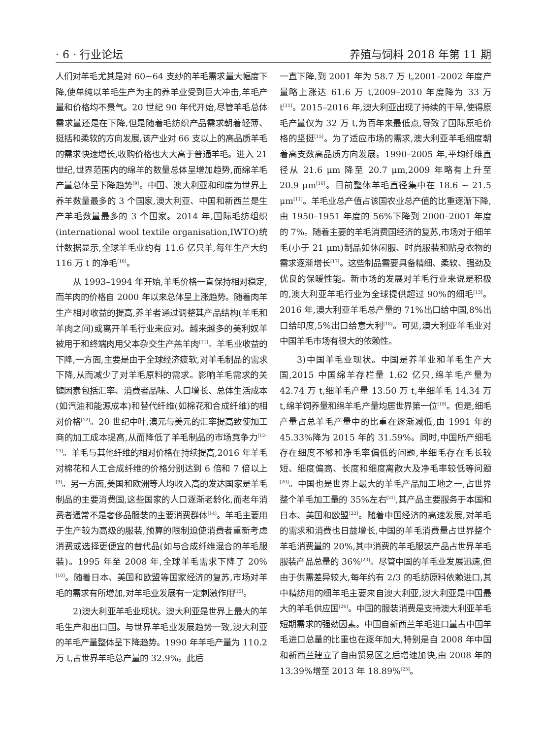· 6 · 行业论坛 养殖与饲料 2018 年第 11 期
人们对羊毛尤其是对 60~64 支纱的羊毛需求量大幅度下降,使单纯以羊毛生产为主的养羊业受到巨大冲击,羊毛产量和价格均不景气。20 世纪 90 年代开始,尽管羊毛总体需求量还是在下降,但是随着毛纺织产品需求朝着轻薄、挺括和柔软的方向发展,该产业对 66 支以上的高品质羊毛的需求快速增长,收购价格也大大高于普通羊毛。进入 21 世纪,世界范围内的绵羊的数量总体呈增加趋势,而绵羊毛产量总体呈下降趋势<sup>[9]</sup>。中国、澳大利亚和印度为世界上养羊数量最多的 3 个国家,澳大利亚、中国和新西兰是生产羊毛数量最多的 3 个国家。2014 年,国际毛纺组织(international wool textile organisation,IWTO)统计数据显示,全球羊毛业约有 11.6 亿只羊,每年生产大约 116 万 t 的净毛<sup>[10]</sup>。
从 1993–1994 年开始,羊毛价格一直保持相对稳定,而羊肉的价格自 2000 年以来总体呈上涨趋势。随着肉羊生产相对收益的提高,养羊者通过调整其产品结构(羊毛和羊肉之间)或离开羊毛行业来应对。越来越多的美利奴羊被用于和终端肉用父本杂交生产羔羊肉<sup>[11]</sup>。羊毛业收益的下降,一方面,主要是由于全球经济疲软,对羊毛制品的需求下降,从而减少了对羊毛原料的需求。影响羊毛需求的关键因素包括汇率、消费者品味、人口增长、总体生活成本(如汽油和能源成本)和替代纤维(如棉花和合成纤维)的相对价格<sup>[12]</sup>。20 世纪中叶,澳元与美元的汇率提高致使加工商的加工成本提高,从而降低了羊毛制品的市场竞争力<sup>[12–13]</sup>。羊毛与其他纤维的相对价格在持续提高,2016 年羊毛对棉花和人工合成纤维的价格分别达到 6 倍和 7 倍以上<sup>[9]</sup>。另一方面,美国和欧洲等人均收入高的发达国家是羊毛制品的主要消费国,这些国家的人口逐渐老龄化,而老年消费者通常不是奢侈品服装的主要消费群体<sup>[14]</sup>。羊毛主要用于生产较为高级的服装,预算的限制迫使消费者重新考虑消费或选择更便宜的替代品(如与合成纤维混合的羊毛服装)。1995 年至 2008 年,全球羊毛需求下降了 20%<sup>[10]</sup>。随着日本、美国和欧盟等国家经济的复苏,市场对羊毛的需求有所增加,对羊毛业发展有一定刺激作用<sup>[15]</sup>。
2)澳大利亚羊毛业现状。澳大利亚是世界上最大的羊毛生产和出口国。与世界羊毛业发展趋势一致,澳大利亚的羊毛产量整体呈下降趋势。1990 年羊毛产量为 110.2 万 t,占世界羊毛总产量的 32.9%。此后
一直下降,到 2001 年为 58.7 万 t,2001–2002 年度产量略上涨达 61.6 万 t,2009–2010 年度降为 33 万 t<sup>[11]</sup>。2015–2016 年,澳大利亚出现了持续的干旱,使得原毛产量仅为 32 万 t,为百年来最低点,导致了国际原毛价格的坚挺<sup>[15]</sup>。为了适应市场的需求,澳大利亚羊毛细度朝着高支数高品质方向发展。1990–2005 年,平均纤维直径从 21.6 μm 降至 20.7 μm,2009 年略有上升至 20.9 μm<sup>[16]</sup>。目前整体羊毛直径集中在 18.6 ~ 21.5 μm<sup>[11]</sup>。羊毛业总产值占该国农业总产值的比重逐渐下降,由 1950–1951 年度的 56%下降到 2000–2001 年度的 7%。随着主要的羊毛消费国经济的复苏,市场对于细羊毛(小于 21 μm)制品如休闲服、时尚服装和贴身衣物的需求逐渐增长<sup>[17]</sup>。这些制品需要具备精细、柔软、强劲及优良的保暖性能。新市场的发展对羊毛行业来说是积极的,澳大利亚羊毛行业为全球提供超过 90%的细毛<sup>[13]</sup>。2016 年,澳大利亚羊毛总产量的 71%出口给中国,8%出口给印度,5%出口给意大利<sup>[18]</sup>。可见,澳大利亚羊毛业对中国羊毛市场有很大的依赖性。
3)中国羊毛业现状。中国是养羊业和羊毛生产大国,2015 中国绵羊存栏量 1.62 亿只,绵羊毛产量为 42.74 万 t,细羊毛产量 13.50 万 t,半细羊毛 14.34 万 t,绵羊饲养量和绵羊毛产量均居世界第一位<sup>[19]</sup>。但是,细毛产量占总羊毛产量中的比重在逐渐减低,由 1991 年的 45.33%降为 2015 年的 31.59%。同时,中国所产细毛存在细度不够和净毛率偏低的问题,半细毛存在毛长较短、细度偏高、长度和细度离散大及净毛率较低等问题<sup>[20]</sup>。中国也是世界上最大的羊毛产品加工地之一,占世界整个羊毛加工量的 35%左右<sup>[21]</sup>,其产品主要服务于本国和日本、美国和欧盟<sup>[22]</sup>。随着中国经济的高速发展,对羊毛的需求和消费也日益增长,中国的羊毛消费量占世界整个羊毛消费量的 20%,其中消费的羊毛服装产品占世界羊毛服装产品总量的 36%<sup>[23]</sup>。尽管中国的羊毛业发展迅速,但由于供需差异较大,每年约有 2/3 的毛纺原料依赖进口,其中精纺用的细羊毛主要来自澳大利亚,澳大利亚是中国最大的羊毛供应国<sup>[24]</sup>。中国的服装消费是支持澳大利亚羊毛短期需求的强劲因素。中国自新西兰羊毛进口量占中国羊毛进口总量的比重也在逐年加大,特别是自 2008 年中国和新西兰建立了自由贸易区之后增速加快,由 2008 年的 13.39%增至 2013 年 18.89%<sup>[25]</sup>。